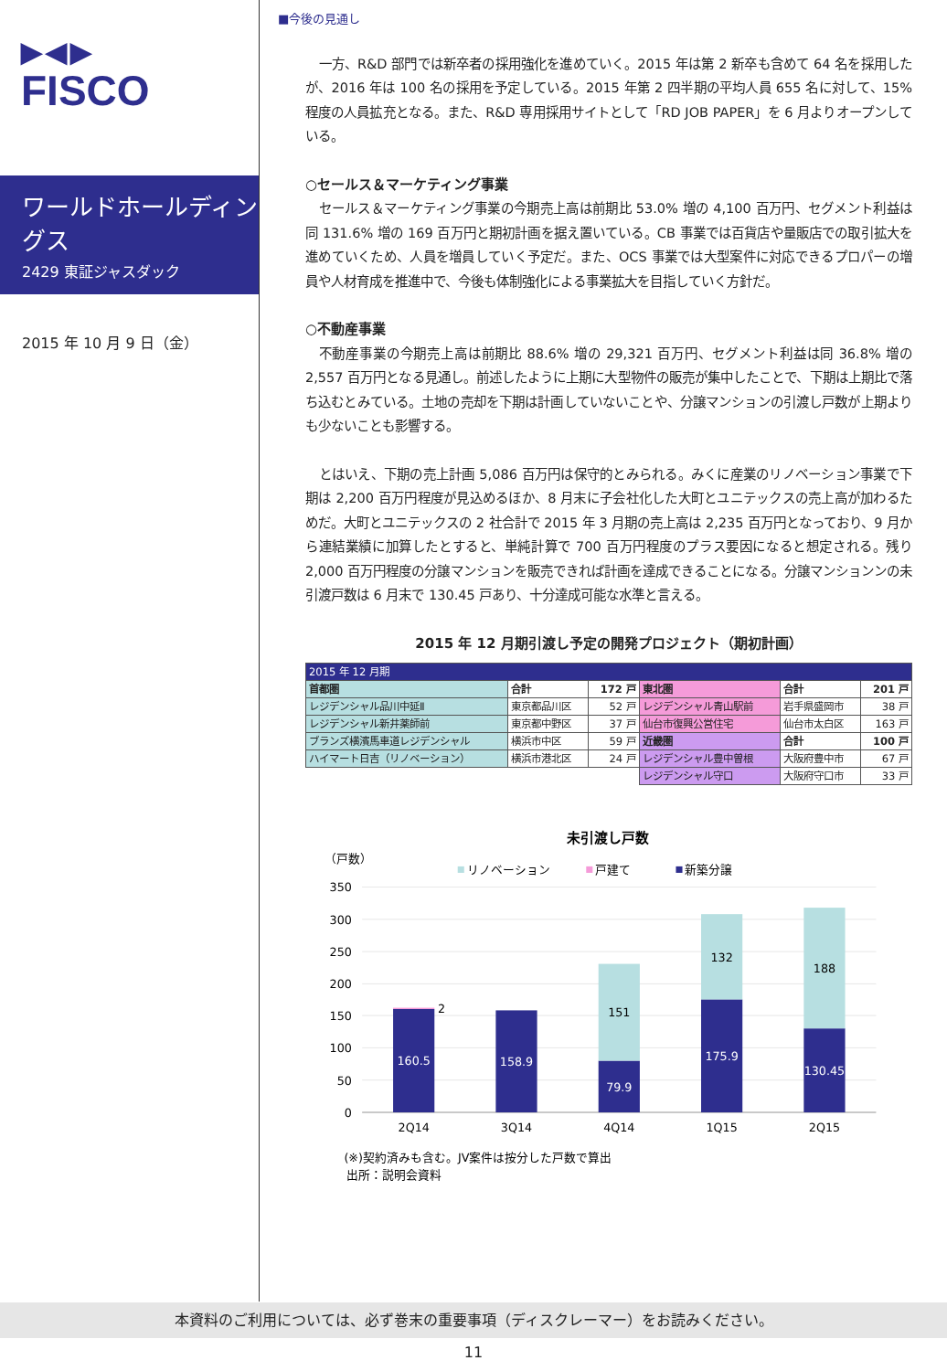▶◀▶
FISCO
ワールドホールディングス
2429 東証ジャスダック
2015 年 10 月 9 日（金）
■今後の見通し
一方、R&D 部門では新卒者の採用強化を進めていく。2015 年は第 2 新卒も含めて 64 名を採用したが、2016 年は 100 名の採用を予定している。2015 年第 2 四半期の平均人員 655 名に対して、15% 程度の人員拡充となる。また、R&D 専用採用サイトとして「RD JOB PAPER」を 6 月よりオープンしている。
○セールス＆マーケティング事業
セールス＆マーケティング事業の今期売上高は前期比 53.0% 増の 4,100 百万円、セグメント利益は同 131.6% 増の 169 百万円と期初計画を据え置いている。CB 事業では百貨店や量販店での取引拡大を進めていくため、人員を増員していく予定だ。また、OCS 事業では大型案件に対応できるプロパーの増員や人材育成を推進中で、今後も体制強化による事業拡大を目指していく方針だ。
○不動産事業
不動産事業の今期売上高は前期比 88.6% 増の 29,321 百万円、セグメント利益は同 36.8% 増の 2,557 百万円となる見通し。前述したように上期に大型物件の販売が集中したことで、下期は上期比で落ち込むとみている。土地の売却を下期は計画していないことや、分譲マンションの引渡し戸数が上期よりも少ないことも影響する。
とはいえ、下期の売上計画 5,086 百万円は保守的とみられる。みくに産業のリノベーション事業で下期は 2,200 百万円程度が見込めるほか、8 月末に子会社化した大町とユニテックスの売上高が加わるためだ。大町とユニテックスの 2 社合計で 2015 年 3 月期の売上高は 2,235 百万円となっており、9 月から連結業績に加算したとすると、単純計算で 700 百万円程度のプラス要因になると想定される。残り 2,000 百万円程度の分譲マンションを販売できれば計画を達成できることになる。分譲マンションンの未引渡戸数は 6 月末で 130.45 戸あり、十分達成可能な水準と言える。
2015 年 12 月期引渡し予定の開発プロジェクト（期初計画）
| 2015 年 12 月期 | | | | | |
| 首都圏 | 合計 | 172 戸 | 東北圏 | 合計 | 201 戸 |
| レジデンシャル品川中延Ⅱ | 東京都品川区 | 52 戸 | レジデンシャル青山駅前 | 岩手県盛岡市 | 38 戸 |
| レジデンシャル新井薬師前 | 東京都中野区 | 37 戸 | 仙台市復興公営住宅 | 仙台市太白区 | 163 戸 |
| ブランズ横濱馬車道レジデンシャル | 横浜市中区 | 59 戸 | 近畿圏 | 合計 | 100 戸 |
| ハイマート日吉（リノベーション） | 横浜市港北区 | 24 戸 | レジデンシャル豊中曽根 | 大阪府豊中市 | 67 戸 |
| | | | レジデンシャル守口 | 大阪府守口市 | 33 戸 |
未引渡し戸数
（戸数）
リノベーション
戸建て
新築分譲
350
300
250
200
150
100
50
0
160.5
2
158.9
79.9
151
175.9
132
130.45
188
2Q14
3Q14
4Q14
1Q15
2Q15
(※)契約済みも含む。JV案件は按分した戸数で算出
出所：説明会資料
本資料のご利用については、必ず巻末の重要事項（ディスクレーマー）をお読みください。
11